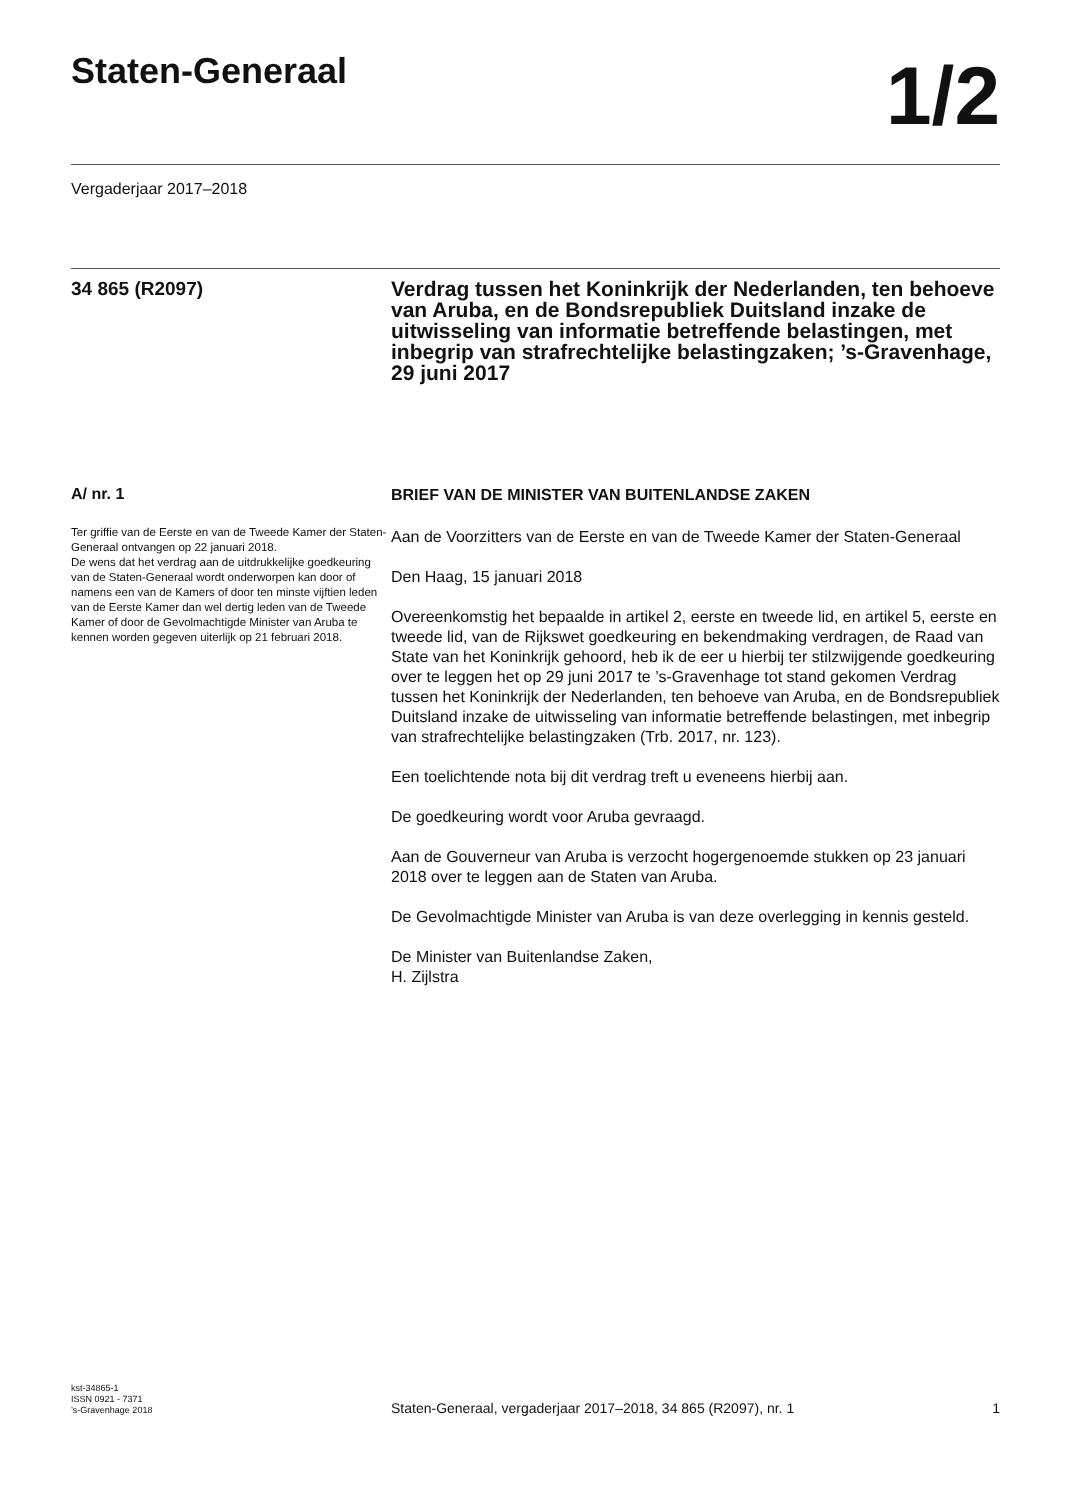Staten-Generaal
1/2
Vergaderjaar 2017–2018
34 865 (R2097)
Verdrag tussen het Koninkrijk der Nederlanden, ten behoeve van Aruba, en de Bondsrepubliek Duitsland inzake de uitwisseling van informatie betreffende belastingen, met inbegrip van strafrechtelijke belastingzaken; ’s-Gravenhage, 29 juni 2017
A/ nr. 1
Ter griffie van de Eerste en van de Tweede Kamer der Staten-Generaal ontvangen op 22 januari 2018.
De wens dat het verdrag aan de uitdrukkelijke goedkeuring van de Staten-Generaal wordt onderworpen kan door of namens een van de Kamers of door ten minste vijftien leden van de Eerste Kamer dan wel dertig leden van de Tweede Kamer of door de Gevolmachtigde Minister van Aruba te kennen worden gegeven uiterlijk op 21 februari 2018.
BRIEF VAN DE MINISTER VAN BUITENLANDSE ZAKEN
Aan de Voorzitters van de Eerste en van de Tweede Kamer der Staten-Generaal
Den Haag, 15 januari 2018
Overeenkomstig het bepaalde in artikel 2, eerste en tweede lid, en artikel 5, eerste en tweede lid, van de Rijkswet goedkeuring en bekendmaking verdragen, de Raad van State van het Koninkrijk gehoord, heb ik de eer u hierbij ter stilzwijgende goedkeuring over te leggen het op 29 juni 2017 te ’s-Gravenhage tot stand gekomen Verdrag tussen het Koninkrijk der Nederlanden, ten behoeve van Aruba, en de Bondsrepubliek Duitsland inzake de uitwisseling van informatie betreffende belastingen, met inbegrip van strafrechtelijke belastingzaken (Trb. 2017, nr. 123).
Een toelichtende nota bij dit verdrag treft u eveneens hierbij aan.
De goedkeuring wordt voor Aruba gevraagd.
Aan de Gouverneur van Aruba is verzocht hogergenoemde stukken op 23 januari 2018 over te leggen aan de Staten van Aruba.
De Gevolmachtigde Minister van Aruba is van deze overlegging in kennis gesteld.
De Minister van Buitenlandse Zaken,
H. Zijlstra
kst-34865-1
ISSN 0921 - 7371
’s-Gravenhage 2018
Staten-Generaal, vergaderjaar 2017–2018, 34 865 (R2097), nr. 1
1